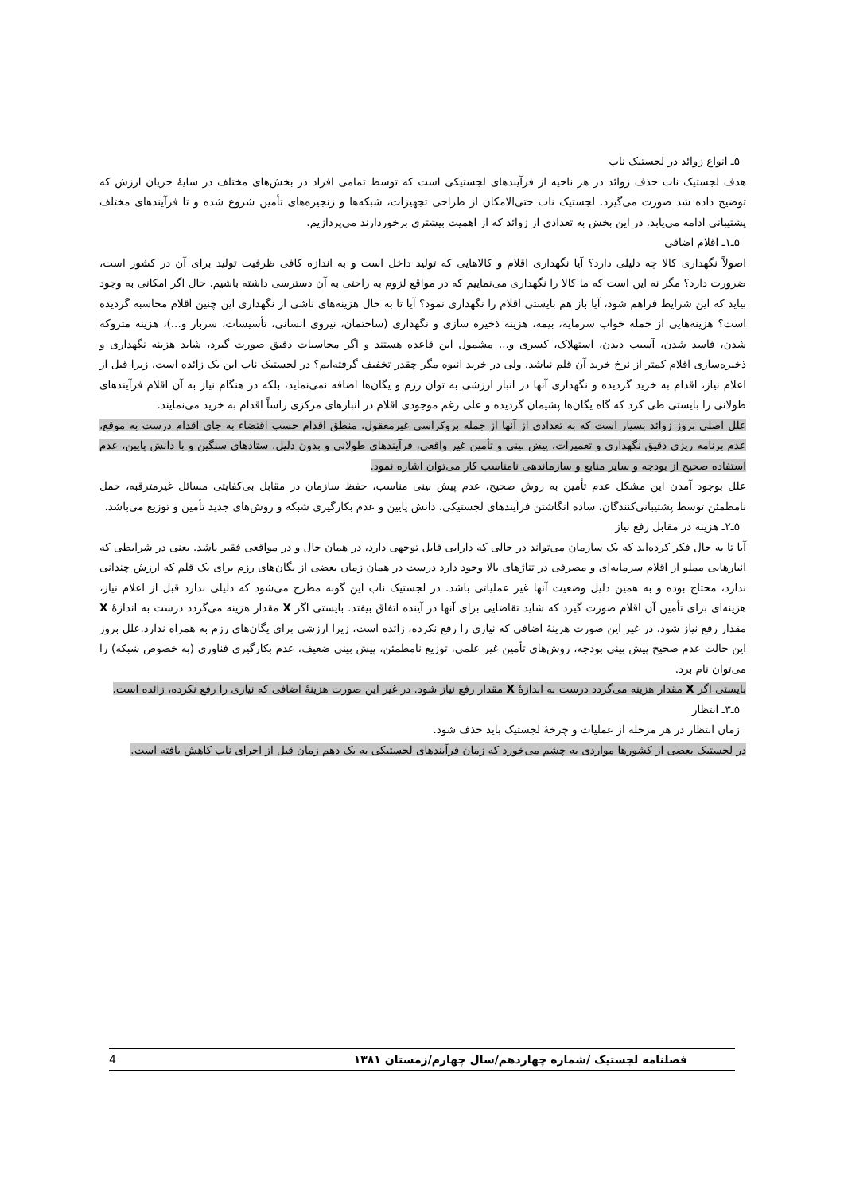۵ـ انواع زوائد در لجستیک ناب
هدف لجستیک ناب حذف زوائد در هر ناحیه از فرآیندهای لجستیکی است که توسط تمامی افراد در بخش‌های مختلف در سایهٔ جریان ارزش که توضیح داده شد صورت می‌گیرد. لجستیک ناب حتی‌الامکان از طراحی تجهیزات، شبکه‌ها و زنجیره‌های تأمین شروع شده و تا فرآیندهای مختلف پشتیبانی ادامه می‌یابد. در این بخش به تعدادی از زوائد که از اهمیت بیشتری برخوردارند می‌پردازیم.
۵ـ۱ـ اقلام اضافی
اصولاً نگهداری کالا چه دلیلی دارد؟ آیا نگهداری اقلام و کالاهایی که تولید داخل است و به اندازه کافی ظرفیت تولید برای آن در کشور است، ضرورت دارد؟ مگر نه این است که ما کالا را نگهداری می‌نماییم که در مواقع لزوم به راحتی به آن دسترسی داشته باشیم. حال اگر امکانی به وجود بیاید که این شرایط فراهم شود، آیا باز هم بایستی اقلام را نگهداری نمود؟ آیا تا به حال هزینه‌های ناشی از نگهداری این چنین اقلام محاسبه گردیده است؟ هزینه‌هایی از جمله خواب سرمایه، بیمه، هزینه ذخیره سازی و نگهداری (ساختمان، نیروی انسانی، تأسیسات، سربار و...)، هزینه متروکه شدن، فاسد شدن، آسیب دیدن، استهلاک، کسری و... مشمول این قاعده هستند و اگر محاسبات دقیق صورت گیرد، شاید هزینه نگهداری و ذخیره‌سازی اقلام کمتر از نرخ خرید آن قلم نباشد. ولی در خرید انبوه مگر چقدر تخفیف گرفته‌ایم؟ در لجستیک ناب این یک زائده است، زیرا قبل از اعلام نیاز، اقدام به خرید گردیده و نگهداری آنها در انبار ارزشی به توان رزم و یگان‌ها اضافه نمی‌نماید، بلکه در هنگام نیاز به آن اقلام فرآیندهای طولانی را بایستی طی کرد که گاه یگان‌ها پشیمان گردیده و علی رغم موجودی اقلام در انبارهای مرکزی راساً اقدام به خرید می‌نمایند.
علل اصلی بروز زوائد بسیار است که به تعدادی از آنها از جمله بروکراسی غیرمعقول، منطق اقدام حسب اقتضاء به جای اقدام درست به موقع، عدم برنامه ریزی دقیق نگهداری و تعمیرات، پیش بینی و تأمین غیر واقعی، فرآیندهای طولانی و بدون دلیل، ستادهای سنگین و با دانش پایین، عدم استفاده صحیح از بودجه و سایر منابع و سازماندهی نامناسب کار می‌توان اشاره نمود.
علل بوجود آمدن این مشکل عدم تأمین به روش صحیح، عدم پیش بینی مناسب، حفظ سازمان در مقابل بی‌کفایتی مسائل غیرمترقبه، حمل نامطمئن توسط پشتیبانی‌کنندگان، ساده انگاشتن فرآیندهای لجستیکی، دانش پایین و عدم بکارگیری شبکه و روش‌های جدید تأمین و توزیع می‌باشد.
۵ـ۲ـ هزینه در مقابل رفع نیاز
آیا تا به حال فکر کرده‌اید که یک سازمان می‌تواند در حالی که دارایی قابل توجهی دارد، در همان حال و در مواقعی فقیر باشد. یعنی در شرایطی که انبارهایی مملو از اقلام سرمایه‌ای و مصرفی در تناژهای بالا وجود دارد درست در همان زمان بعضی از یگان‌های رزم برای یک قلم که ارزش چندانی ندارد، محتاج بوده و به همین دلیل وضعیت آنها غیر عملیاتی باشد. در لجستیک ناب این گونه مطرح می‌شود که دلیلی ندارد قبل از اعلام نیاز، هزینه‌ای برای تأمین آن اقلام صورت گیرد که شاید تقاضایی برای آنها در آینده اتفاق بیفتد. بایستی اگر X مقدار هزینه می‌گردد درست به اندازهٔ X مقدار رفع نیاز شود. در غیر این صورت هزینهٔ اضافی که نیازی را رفع نکرده، زائده است، زیرا ارزشی برای یگان‌های رزم به همراه ندارد.علل بروز این حالت عدم صحیح پیش بینی بودجه، روش‌های تأمین غیر علمی، توزیع نامطمئن، پیش بینی ضعیف، عدم بکارگیری فناوری (به خصوص شبکه) را می‌توان نام برد.
بایستی اگر X مقدار هزینه می‌گردد درست به اندازهٔ X مقدار رفع نیاز شود. در غیر این صورت هزینهٔ اضافی که نیازی را رفع نکرده، زائده است.
۵ـ۳ـ انتظار
زمان انتظار در هر مرحله از عملیات و چرخهٔ لجستیک باید حذف شود.
در لجستیک بعضی از کشورها مواردی به چشم می‌خورد که زمان فرآیندهای لجستیکی به یک دهم زمان قبل از اجرای ناب کاهش یافته است.
4 فصلنامه لجستیک /شماره چهاردهم/سال چهارم/زمستان ۱۳۸۱